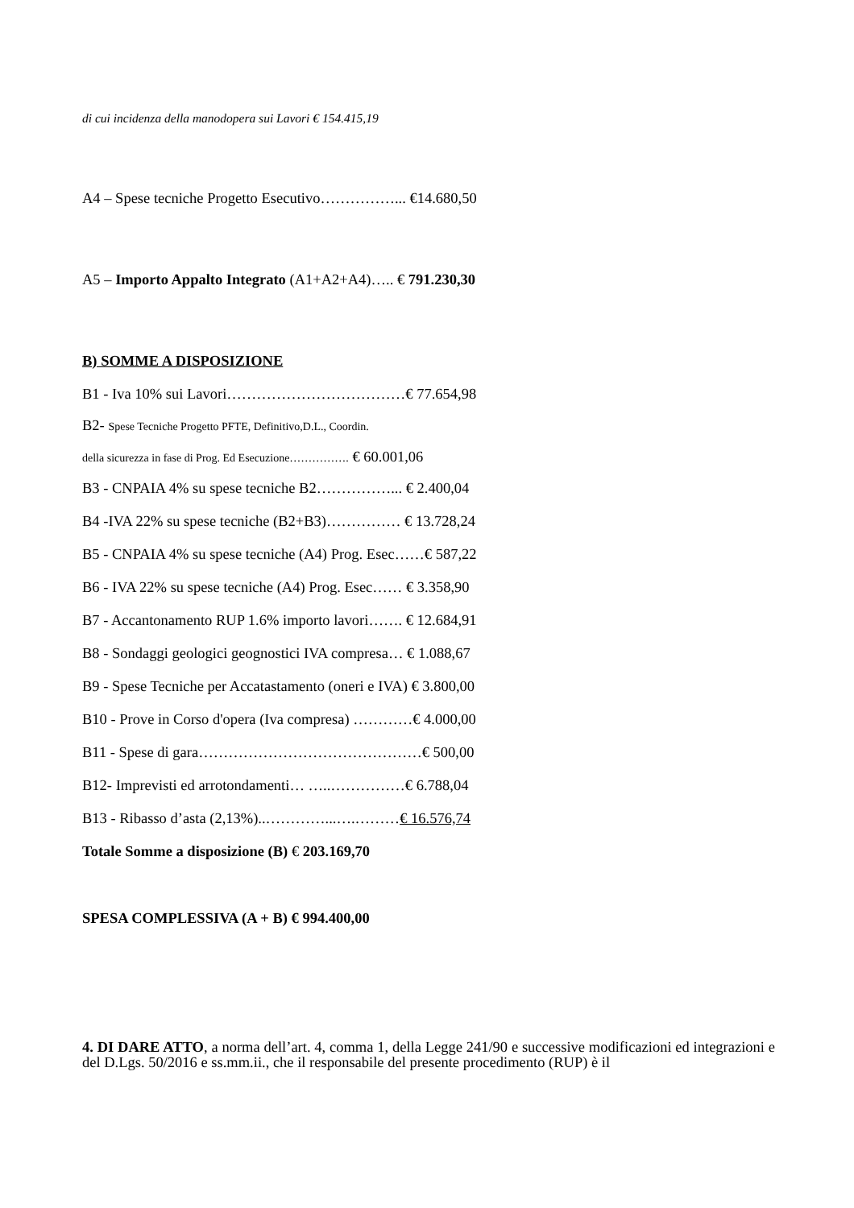di cui incidenza della manodopera sui Lavori € 154.415,19
A4 – Spese tecniche Progetto Esecutivo……………... €14.680,50
A5 – Importo Appalto Integrato (A1+A2+A4)….. € 791.230,30
B) SOMME A DISPOSIZIONE
B1 - Iva 10% sui Lavori………………………………€ 77.654,98
B2- Spese Tecniche Progetto PFTE, Definitivo,D.L., Coordin.
della sicurezza in fase di Prog. Ed Esecuzione……………. € 60.001,06
B3 - CNPAIA 4% su spese tecniche B2……………... € 2.400,04
B4 -IVA 22% su spese tecniche (B2+B3)…………… € 13.728,24
B5 - CNPAIA 4% su spese tecniche (A4) Prog. Esec……€ 587,22
B6 - IVA 22% su spese tecniche (A4) Prog. Esec…… € 3.358,90
B7 - Accantonamento RUP 1.6% importo lavori……. € 12.684,91
B8 - Sondaggi geologici geognostici IVA compresa… € 1.088,67
B9 - Spese Tecniche per Accatastamento (oneri e IVA) € 3.800,00
B10 - Prove in Corso d'opera (Iva compresa) …………€ 4.000,00
B11 - Spese di gara………………………………………€ 500,00
B12- Imprevisti ed arrotondamenti… …..……………€ 6.788,04
B13 - Ribasso d’asta (2,13%)..…………...….………€ 16.576,74
Totale Somme a disposizione (B) € 203.169,70
SPESA COMPLESSIVA (A + B) € 994.400,00
4. DI DARE ATTO, a norma dell’art. 4, comma 1, della Legge 241/90 e successive modificazioni ed integrazioni e del D.Lgs. 50/2016 e ss.mm.ii., che il responsabile del presente procedimento (RUP) è il